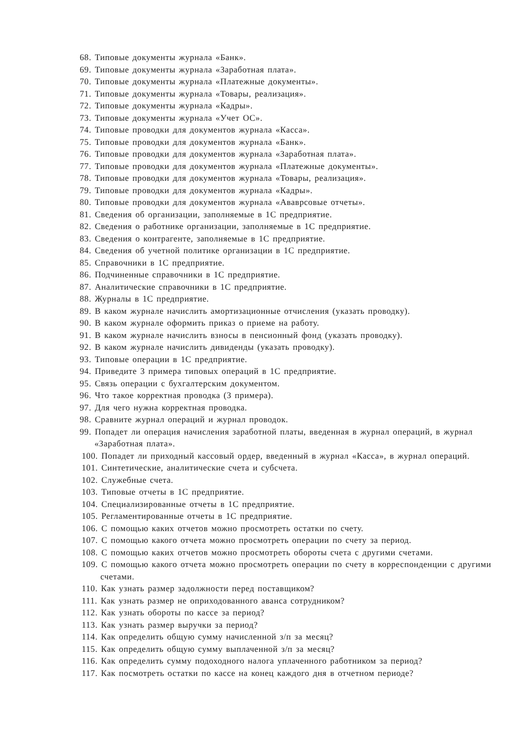68. Типовые документы журнала «Банк».
69. Типовые документы журнала «Заработная плата».
70. Типовые документы журнала «Платежные документы».
71. Типовые документы журнала «Товары, реализация».
72. Типовые документы журнала «Кадры».
73. Типовые документы журнала «Учет ОС».
74. Типовые проводки для документов журнала «Касса».
75. Типовые проводки для документов журнала «Банк».
76. Типовые проводки для документов журнала «Заработная плата».
77. Типовые проводки для документов журнала «Платежные документы».
78. Типовые проводки для документов журнала «Товары, реализация».
79. Типовые проводки для документов журнала «Кадры».
80. Типовые проводки для документов журнала «Ававрсовые отчеты».
81. Сведения об организации, заполняемые в 1С предприятие.
82. Сведения о работнике организации, заполняемые в 1С предприятие.
83. Сведения о контрагенте, заполняемые в 1С предприятие.
84. Сведения об учетной политике организации в 1С предприятие.
85. Справочники в 1С предприятие.
86. Подчиненные справочники в 1С предприятие.
87. Аналитические справочники в 1С предприятие.
88. Журналы в 1С предприятие.
89. В каком журнале начислить амортизационные отчисления (указать проводку).
90. В каком журнале оформить приказ о приеме на работу.
91. В каком журнале начислить взносы в пенсионный фонд (указать проводку).
92. В каком журнале начислить дивиденды (указать проводку).
93. Типовые операции в 1С предприятие.
94. Приведите 3 примера типовых операций в 1С предприятие.
95. Связь операции с бухгалтерским документом.
96. Что такое корректная проводка (3 примера).
97. Для чего нужна корректная проводка.
98. Сравните журнал операций и журнал проводок.
99. Попадет ли операция начисления заработной платы, введенная в журнал операций, в журнал «Заработная плата».
100. Попадет ли приходный кассовый ордер, введенный в журнал «Касса», в журнал операций.
101. Синтетические, аналитические счета и субсчета.
102. Служебные счета.
103. Типовые отчеты в 1С предприятие.
104. Специализированные отчеты в 1С предприятие.
105. Регламентированные отчеты в 1С предприятие.
106. С помощью каких отчетов можно просмотреть остатки по счету.
107. С помощью какого отчета можно просмотреть операции по счету за период.
108. С помощью каких отчетов можно просмотреть обороты счета с другими счетами.
109. С помощью какого отчета можно просмотреть операции по счету в корреспонденции с другими счетами.
110. Как узнать размер задолжности перед поставщиком?
111. Как узнать размер не оприходованного аванса сотрудником?
112. Как узнать обороты по кассе за период?
113. Как узнать размер выручки за период?
114. Как определить общую сумму начисленной з/п за месяц?
115. Как определить общую сумму выплаченной з/п за месяц?
116. Как определить сумму подоходного налога уплаченного работником за период?
117. Как посмотреть остатки по кассе на конец каждого дня в отчетном периоде?